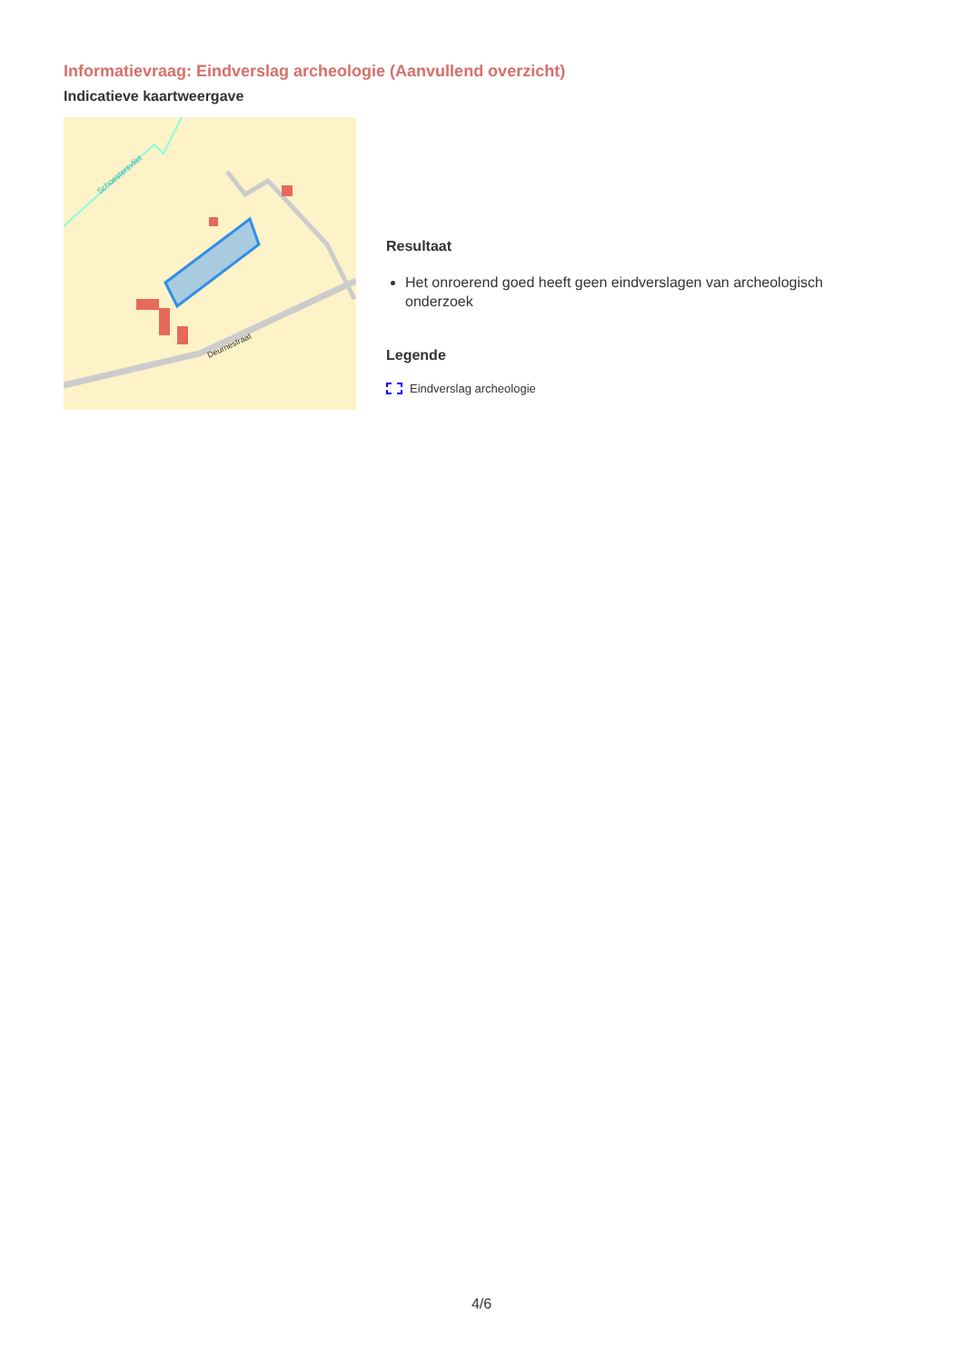Informatievraag: Eindverslag archeologie (Aanvullend overzicht)
Indicatieve kaartweergave
Deurnestraat
Schoestersvliet
Resultaat
Het onroerend goed heeft geen eindverslagen van archeologisch onderzoek
Legende
Eindverslag archeologie
4/6